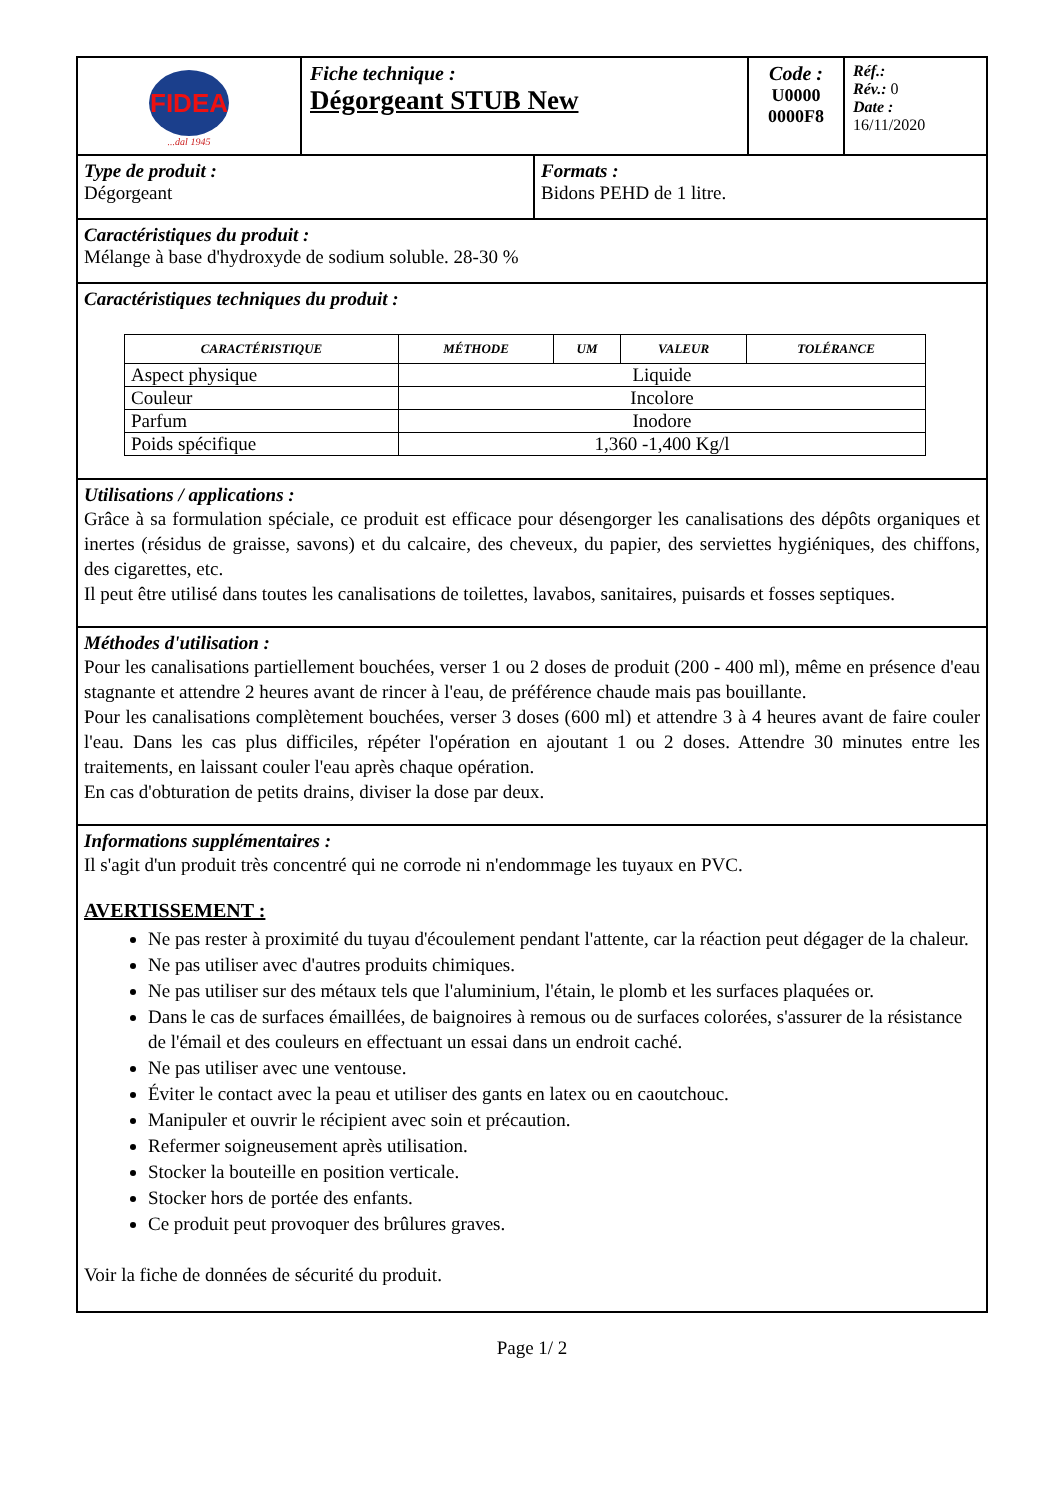| FIDEA ...dal 1945 | Fiche technique : Dégorgeant STUB New | Code : U0000 0000F8 | Réf.: Rév.: 0 Date : 16/11/2020 |
Type de produit :
Dégorgeant
Formats :
Bidons PEHD de 1 litre.
Caractéristiques du produit :
Mélange à base d'hydroxyde de sodium soluble. 28-30 %
Caractéristiques techniques du produit :
| CARACTÉRISTIQUE | MÉTHODE | UM | VALEUR | TOLÉRANCE |
| --- | --- | --- | --- | --- |
| Aspect physique | Liquide | | | |
| Couleur | Incolore | | | |
| Parfum | Inodore | | | |
| Poids spécifique | 1,360 -1,400 Kg/l | | | |
Utilisations / applications :
Grâce à sa formulation spéciale, ce produit est efficace pour désengorger les canalisations des dépôts organiques et inertes (résidus de graisse, savons) et du calcaire, des cheveux, du papier, des serviettes hygiéniques, des chiffons, des cigarettes, etc.
Il peut être utilisé dans toutes les canalisations de toilettes, lavabos, sanitaires, puisards et fosses septiques.
Méthodes d'utilisation :
Pour les canalisations partiellement bouchées, verser 1 ou 2 doses de produit (200 - 400 ml), même en présence d'eau stagnante et attendre 2 heures avant de rincer à l'eau, de préférence chaude mais pas bouillante.
Pour les canalisations complètement bouchées, verser 3 doses (600 ml) et attendre 3 à 4 heures avant de faire couler l'eau. Dans les cas plus difficiles, répéter l'opération en ajoutant 1 ou 2 doses. Attendre 30 minutes entre les traitements, en laissant couler l'eau après chaque opération.
En cas d'obturation de petits drains, diviser la dose par deux.
Informations supplémentaires :
Il s'agit d'un produit très concentré qui ne corrode ni n'endommage les tuyaux en PVC.
AVERTISSEMENT :
Ne pas rester à proximité du tuyau d'écoulement pendant l'attente, car la réaction peut dégager de la chaleur.
Ne pas utiliser avec d'autres produits chimiques.
Ne pas utiliser sur des métaux tels que l'aluminium, l'étain, le plomb et les surfaces plaquées or.
Dans le cas de surfaces émaillées, de baignoires à remous ou de surfaces colorées, s'assurer de la résistance de l'émail et des couleurs en effectuant un essai dans un endroit caché.
Ne pas utiliser avec une ventouse.
Éviter le contact avec la peau et utiliser des gants en latex ou en caoutchouc.
Manipuler et ouvrir le récipient avec soin et précaution.
Refermer soigneusement après utilisation.
Stocker la bouteille en position verticale.
Stocker hors de portée des enfants.
Ce produit peut provoquer des brûlures graves.
Voir la fiche de données de sécurité du produit.
Page 1/ 2